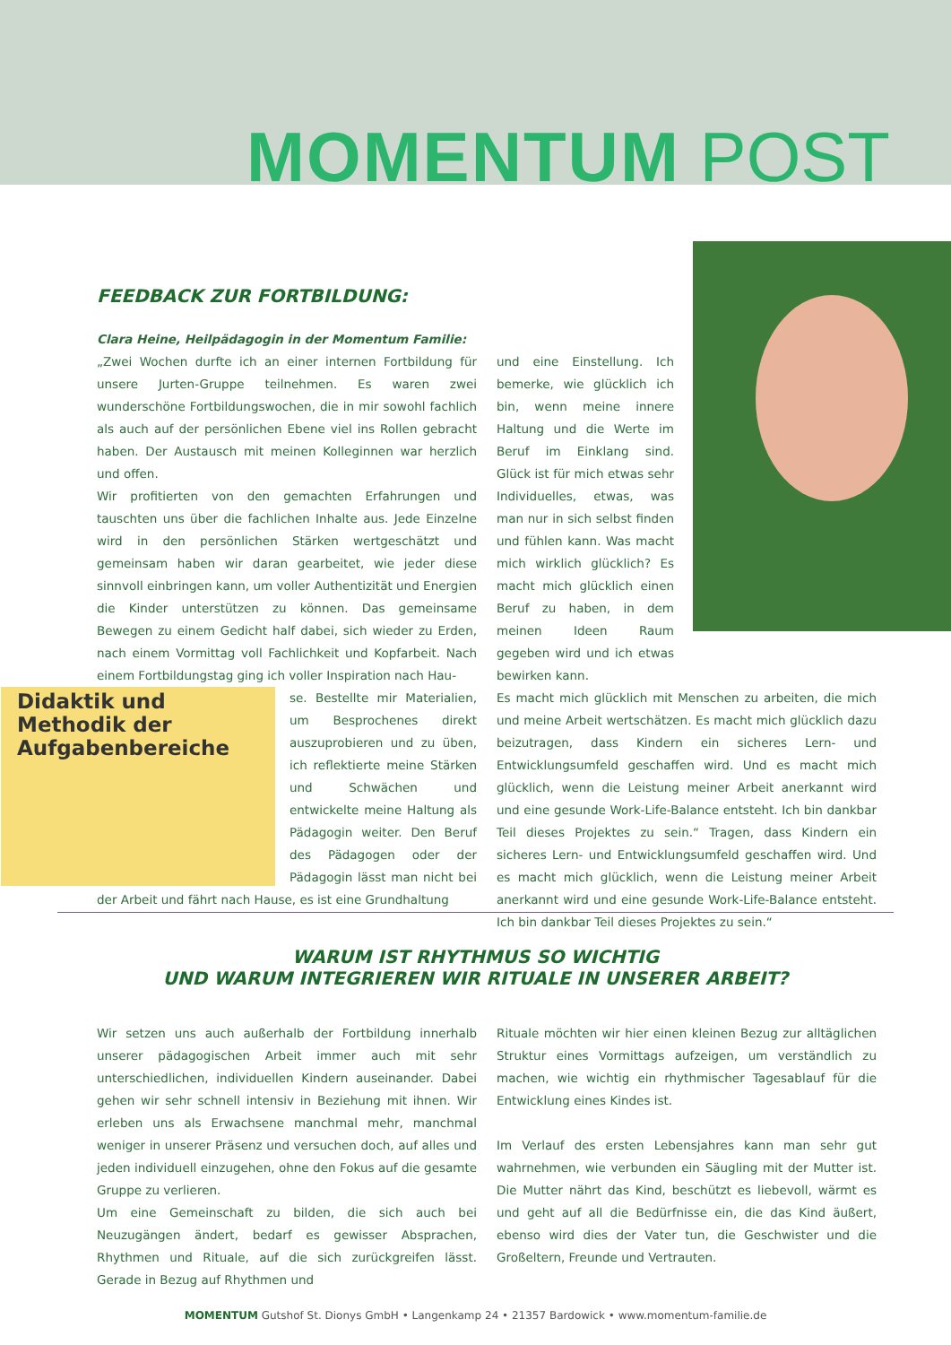MOMENTUM POST
FEEDBACK ZUR FORTBILDUNG:
Clara Heine, Heilpädagogin in der Momentum Familie:
„Zwei Wochen durfte ich an einer internen Fortbildung für unsere Jurten-Gruppe teilnehmen. Es waren zwei wunderschöne Fortbildungswochen, die in mir sowohl fachlich als auch auf der persönlichen Ebene viel ins Rollen gebracht haben. Der Austausch mit meinen Kolleginnen war herzlich und offen.
Wir profitierten von den gemachten Erfahrungen und tauschten uns über die fachlichen Inhalte aus. Jede Einzelne wird in den persönlichen Stärken wertgeschätzt und gemeinsam haben wir daran gearbeitet, wie jeder diese sinnvoll einbringen kann, um voller Authentizität und Energien die Kinder unterstützen zu können. Das gemeinsame Bewegen zu einem Gedicht half dabei, sich wieder zu Erden, nach einem Vormittag voll Fachlichkeit und Kopfarbeit. Nach einem Fortbildungstag ging ich voller Inspiration nach Hau-
Didaktik und Methodik der Aufgabenbereiche
se. Bestellte mir Materialien, um Besprochenes direkt auszuprobieren und zu üben, ich reflektierte meine Stärken und Schwächen und entwickelte meine Haltung als Pädagogin weiter. Den Beruf des Pädagogen oder der Pädagogin lässt man nicht bei der Arbeit und fährt nach Hause, es ist eine Grundhaltung
und eine Einstellung. Ich bemerke, wie glücklich ich bin, wenn meine innere Haltung und die Werte im Beruf im Einklang sind. Glück ist für mich etwas sehr Individuelles, etwas, was man nur in sich selbst finden und fühlen kann. Was macht mich wirklich glücklich? Es macht mich glücklich einen Beruf zu haben, in dem meinen Ideen Raum gegeben wird und ich etwas bewirken kann.
Es macht mich glücklich mit Menschen zu arbeiten, die mich und meine Arbeit wertschätzen. Es macht mich glücklich dazu beizutragen, dass Kindern ein sicheres Lern- und Entwicklungsumfeld geschaffen wird. Und es macht mich glücklich, wenn die Leistung meiner Arbeit anerkannt wird und eine gesunde Work-Life-Balance entsteht. Ich bin dankbar Teil dieses Projektes zu sein.“ Tragen, dass Kindern ein sicheres Lern- und Entwicklungsumfeld geschaffen wird. Und es macht mich glücklich, wenn die Leistung meiner Arbeit anerkannt wird und eine gesunde Work-Life-Balance entsteht. Ich bin dankbar Teil dieses Projektes zu sein.“
WARUM IST RHYTHMUS SO WICHTIG
UND WARUM INTEGRIEREN WIR RITUALE IN UNSERER ARBEIT?
Wir setzen uns auch außerhalb der Fortbildung innerhalb unserer pädagogischen Arbeit immer auch mit sehr unterschiedlichen, individuellen Kindern auseinander. Dabei gehen wir sehr schnell intensiv in Beziehung mit ihnen. Wir erleben uns als Erwachsene manchmal mehr, manchmal weniger in unserer Präsenz und versuchen doch, auf alles und jeden individuell einzugehen, ohne den Fokus auf die gesamte Gruppe zu verlieren.
Um eine Gemeinschaft zu bilden, die sich auch bei Neuzugängen ändert, bedarf es gewisser Absprachen, Rhythmen und Rituale, auf die sich zurückgreifen lässt. Gerade in Bezug auf Rhythmen und
Rituale möchten wir hier einen kleinen Bezug zur alltäglichen Struktur eines Vormittags aufzeigen, um verständlich zu machen, wie wichtig ein rhythmischer Tagesablauf für die Entwicklung eines Kindes ist.
Im Verlauf des ersten Lebensjahres kann man sehr gut wahrnehmen, wie verbunden ein Säugling mit der Mutter ist. Die Mutter nährt das Kind, beschützt es liebevoll, wärmt es und geht auf all die Bedürfnisse ein, die das Kind äußert, ebenso wird dies der Vater tun, die Geschwister und die Großeltern, Freunde und Vertrauten.
MOMENTUM Gutshof St. Dionys GmbH • Langenkamp 24 • 21357 Bardowick • www.momentum-familie.de